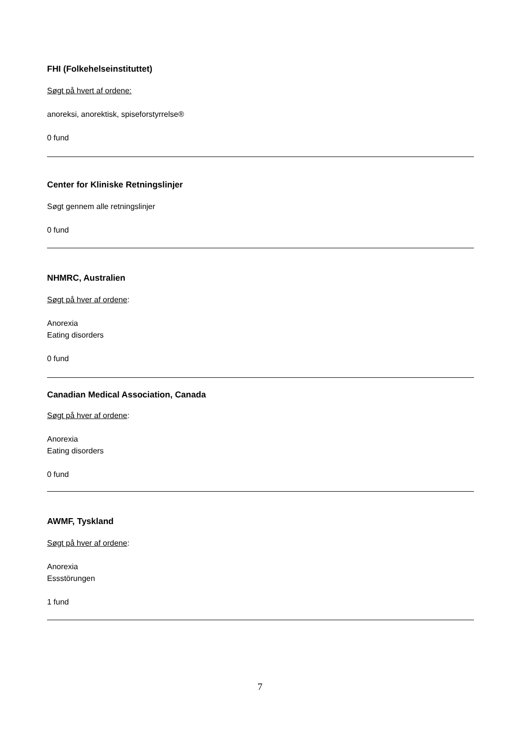FHI (Folkehelseinstituttet)
Søgt på hvert af ordene:
anoreksi, anorektisk, spiseforstyrrelse®
0 fund
Center for Kliniske Retningslinjer
Søgt gennem alle retningslinjer
0 fund
NHMRC, Australien
Søgt på hver af ordene:
Anorexia
Eating disorders
0 fund
Canadian Medical Association, Canada
Søgt på hver af ordene:
Anorexia
Eating disorders
0 fund
AWMF, Tyskland
Søgt på hver af ordene:
Anorexia
Essstörungen
1 fund
7